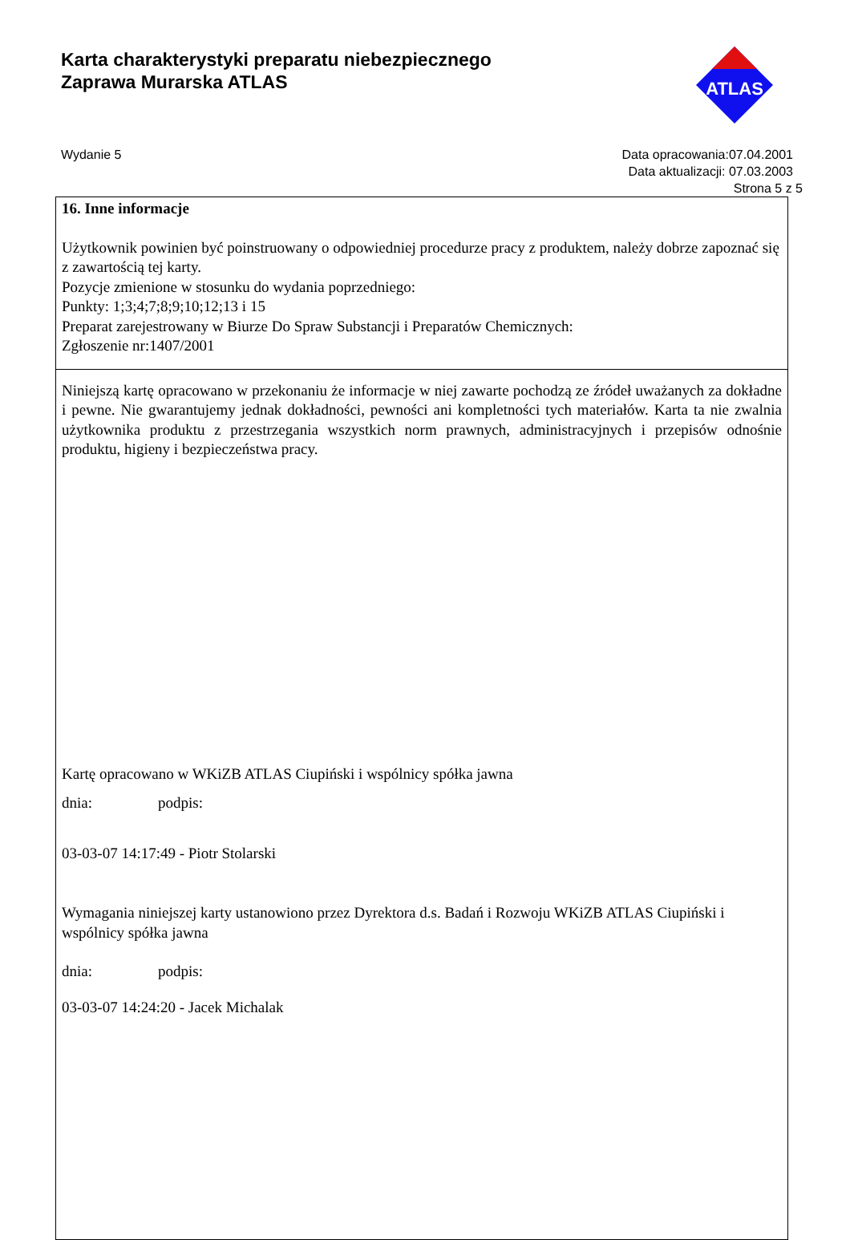Karta charakterystyki preparatu niebezpiecznego
Zaprawa Murarska ATLAS
ATLAS
Wydanie 5 Data opracowania:07.04.2001
Data aktualizacji: 07.03.2003
Strona 5 z 5
16. Inne informacje
Użytkownik powinien być poinstruowany o odpowiedniej procedurze pracy z produktem, należy dobrze zapoznać się z zawartością tej karty.
Pozycje zmienione w stosunku do wydania poprzedniego:
Punkty: 1;3;4;7;8;9;10;12;13 i 15
Preparat zarejestrowany w Biurze Do Spraw Substancji i Preparatów Chemicznych:
Zgłoszenie nr:1407/2001
Niniejszą kartę opracowano w przekonaniu że informacje w niej zawarte pochodzą ze źródeł uważanych za dokładne i pewne. Nie gwarantujemy jednak dokładności, pewności ani kompletności tych materiałów. Karta ta nie zwalnia użytkownika produktu z przestrzegania wszystkich norm prawnych, administracyjnych i przepisów odnośnie produktu, higieny i bezpieczeństwa pracy.
Kartę opracowano w WKiZB ATLAS Ciupiński i wspólnicy spółka jawna
dnia: podpis:
03-03-07 14:17:49 - Piotr Stolarski
Wymagania niniejszej karty ustanowiono przez Dyrektora d.s. Badań i Rozwoju WKiZB ATLAS Ciupiński i wspólnicy spółka jawna
dnia: podpis:
03-03-07 14:24:20 - Jacek Michalak